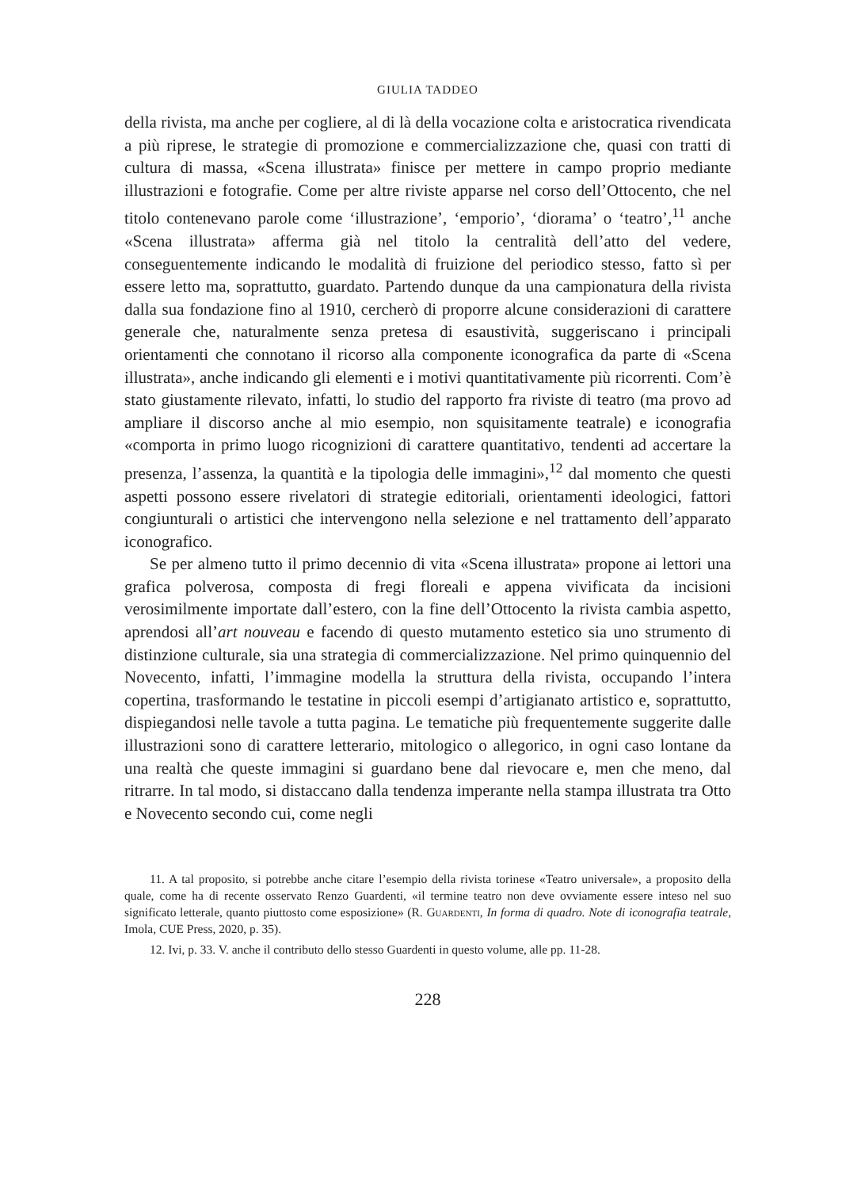GIULIA TADDEO
della rivista, ma anche per cogliere, al di là della vocazione colta e aristocratica rivendicata a più riprese, le strategie di promozione e commercializzazione che, quasi con tratti di cultura di massa, «Scena illustrata» finisce per mettere in campo proprio mediante illustrazioni e fotografie. Come per altre riviste apparse nel corso dell’Ottocento, che nel titolo contenevano parole come ‘illustrazione’, ‘emporio’, ‘diorama’ o ‘teatro’,<sup>11</sup> anche «Scena illustrata» afferma già nel titolo la centralità dell’atto del vedere, conseguentemente indicando le modalità di fruizione del periodico stesso, fatto sì per essere letto ma, soprattutto, guardato. Partendo dunque da una campionatura della rivista dalla sua fondazione fino al 1910, cercherò di proporre alcune considerazioni di carattere generale che, naturalmente senza pretesa di esaustività, suggeriscano i principali orientamenti che connotano il ricorso alla componente iconografica da parte di «Scena illustrata», anche indicando gli elementi e i motivi quantitativamente più ricorrenti. Com’è stato giustamente rilevato, infatti, lo studio del rapporto fra riviste di teatro (ma provo ad ampliare il discorso anche al mio esempio, non squisitamente teatrale) e iconografia «comporta in primo luogo ricognizioni di carattere quantitativo, tendenti ad accertare la presenza, l’assenza, la quantità e la tipologia delle immagini»,<sup>12</sup> dal momento che questi aspetti possono essere rivelatori di strategie editoriali, orientamenti ideologici, fattori congiunturali o artistici che intervengono nella selezione e nel trattamento dell’apparato iconografico.
Se per almeno tutto il primo decennio di vita «Scena illustrata» propone ai lettori una grafica polverosa, composta di fregi floreali e appena vivificata da incisioni verosimilmente importate dall’estero, con la fine dell’Ottocento la rivista cambia aspetto, aprendosi all’art nouveau e facendo di questo mutamento estetico sia uno strumento di distinzione culturale, sia una strategia di commercializzazione. Nel primo quinquennio del Novecento, infatti, l’immagine modella la struttura della rivista, occupando l’intera copertina, trasformando le testatine in piccoli esempi d’artigianato artistico e, soprattutto, dispiegandosi nelle tavole a tutta pagina. Le tematiche più frequentemente suggerite dalle illustrazioni sono di carattere letterario, mitologico o allegorico, in ogni caso lontane da una realtà che queste immagini si guardano bene dal rievocare e, men che meno, dal ritrarre. In tal modo, si distaccano dalla tendenza imperante nella stampa illustrata tra Otto e Novecento secondo cui, come negli
11. A tal proposito, si potrebbe anche citare l’esempio della rivista torinese «Teatro universale», a proposito della quale, come ha di recente osservato Renzo Guardenti, «il termine teatro non deve ovviamente essere inteso nel suo significato letterale, quanto piuttosto come esposizione» (R. Guardenti, In forma di quadro. Note di iconografia teatrale, Imola, CUE Press, 2020, p. 35).
12. Ivi, p. 33. V. anche il contributo dello stesso Guardenti in questo volume, alle pp. 11-28.
228